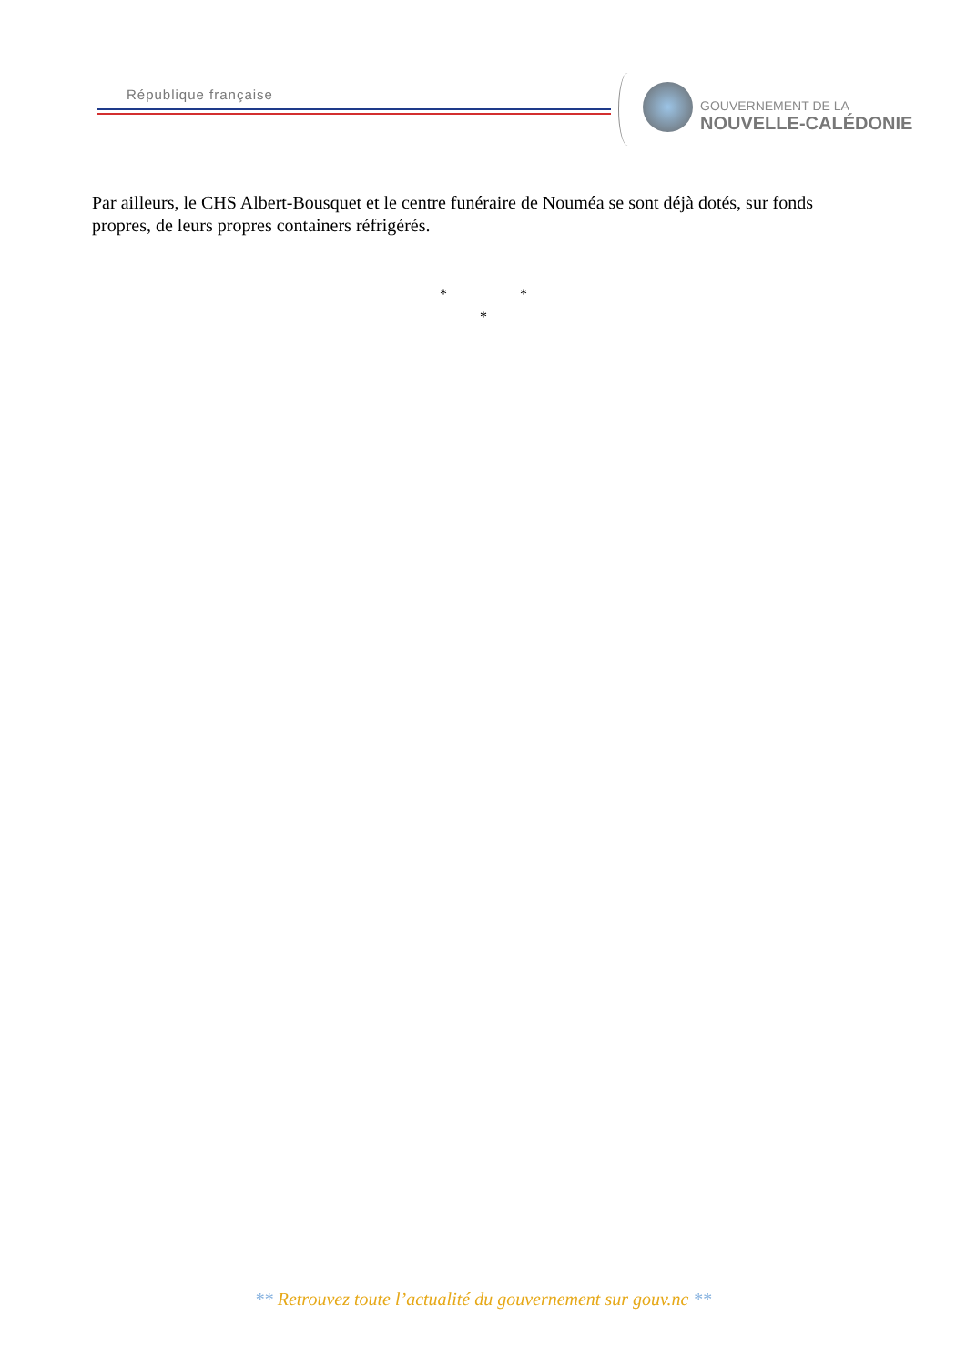République française
GOUVERNEMENT DE LA
NOUVELLE-CALÉDONIE
Par ailleurs, le CHS Albert-Bousquet et le centre funéraire de Nouméa se sont déjà dotés, sur fonds propres, de leurs propres containers réfrigérés.
* *
*
** Retrouvez toute l’actualité du gouvernement sur gouv.nc **